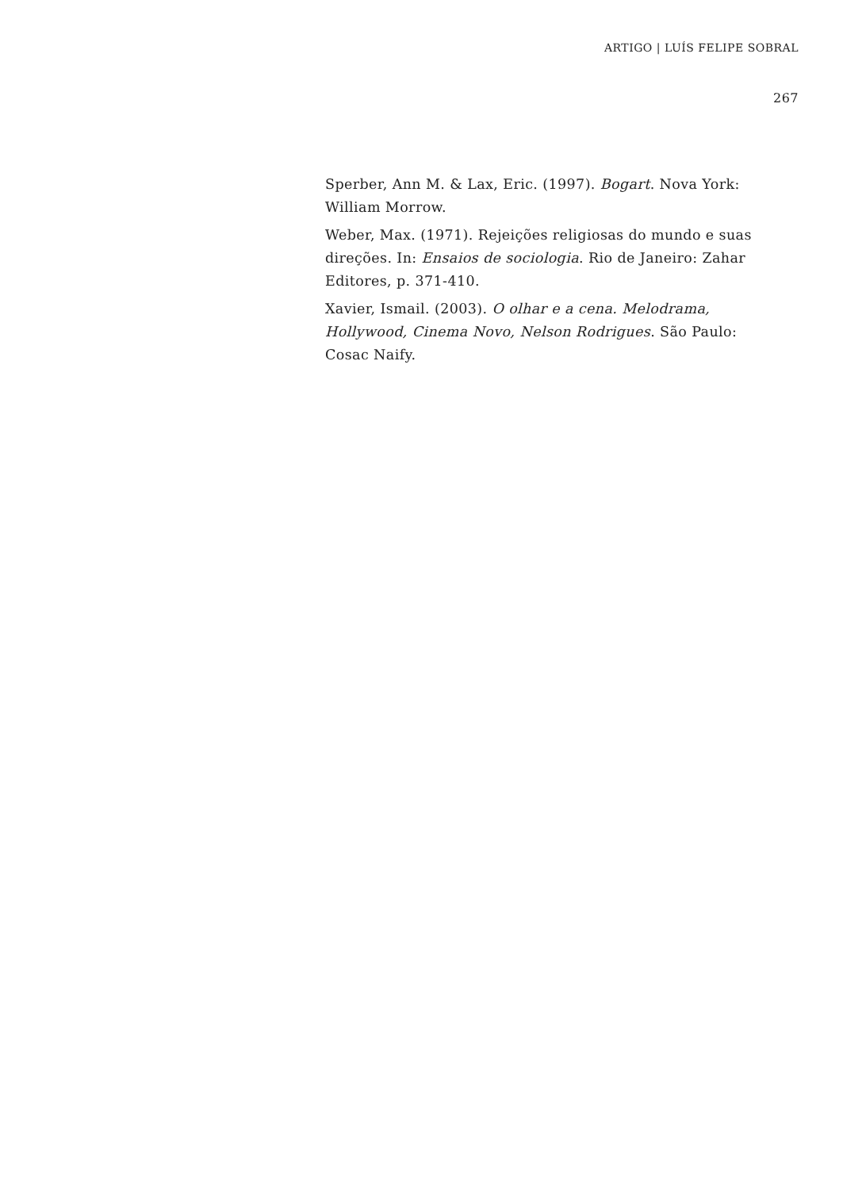ARTIGO | LUÍS FELIPE SOBRAL
267
Sperber, Ann M. & Lax, Eric. (1997). Bogart. Nova York: William Morrow.
Weber, Max. (1971). Rejeições religiosas do mundo e suas direções. In: Ensaios de sociologia. Rio de Janeiro: Zahar Editores, p. 371-410.
Xavier, Ismail. (2003). O olhar e a cena. Melodrama, Hollywood, Cinema Novo, Nelson Rodrigues. São Paulo: Cosac Naify.